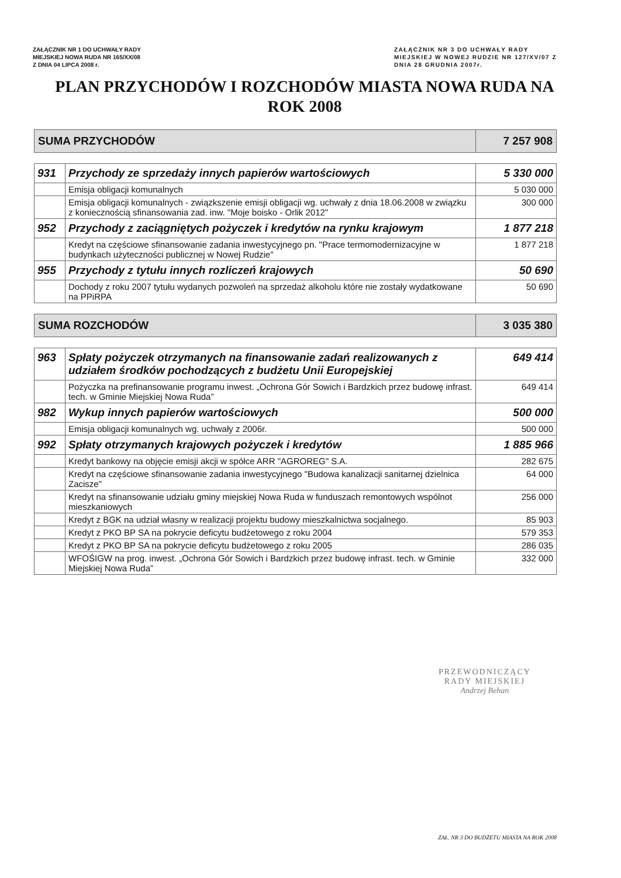ZAŁĄCZNIK NR 1 DO UCHWAŁY RADY
MIEJSKIEJ NOWA RUDA NR 165/XX/08
Z DNIA 04 LIPCA 2008 r.
ZAŁĄCZNIK NR 3 DO UCHWAŁY RADY
MIEJSKIEJ W NOWEJ RUDZIE NR 127/XV/07 Z
DNIA 28 GRUDNIA 2007r.
PLAN PRZYCHODÓW I ROZCHODÓW MIASTA NOWA RUDA NA ROK 2008
| SUMA PRZYCHODÓW | | 7 257 908 |
| 931 | Przychody ze sprzedaży innych papierów wartościowych | 5 330 000 |
| | Emisja obligacji komunalnych | 5 030 000 |
| | Emisja obligacji komunalnych - związkszenie emisji obligacji wg. uchwały z dnia 18.06.2008 w związku z koniecznością sfinansowania zad. inw. "Moje boisko - Orlik 2012" | 300 000 |
| 952 | Przychody z zaciągniętych pożyczek i kredytów na rynku krajowym | 1 877 218 |
| | Kredyt na częściowe sfinansowanie zadania inwestycyjnego pn. "Prace termomodernizacyjne w budynkach użyteczności publicznej w Nowej Rudzie" | 1 877 218 |
| 955 | Przychody z tytułu innych rozliczeń krajowych | 50 690 |
| | Dochody z roku 2007 tytułu wydanych pozwoleń na sprzedaż alkoholu które nie zostały wydatkowane na PPiRPA | 50 690 |
| SUMA ROZCHODÓW | | 3 035 380 |
| 963 | Spłaty pożyczek otrzymanych na finansowanie zadań realizowanych z udziałem środków pochodzących z budżetu Unii Europejskiej | 649 414 |
| | Pożyczka na prefinansowanie programu inwest. „Ochrona Gór Sowich i Bardzkich przez budowę infrast. tech. w Gminie Miejskiej Nowa Ruda” | 649 414 |
| 982 | Wykup innych papierów wartościowych | 500 000 |
| | Emisja obligacji komunalnych wg. uchwały z 2006r. | 500 000 |
| 992 | Spłaty otrzymanych krajowych pożyczek i kredytów | 1 885 966 |
| | Kredyt bankowy na objęcie emisji akcji w spółce ARR "AGROREG" S.A. | 282 675 |
| | Kredyt na częściowe sfinansowanie zadania inwestycyjnego "Budowa kanalizacji sanitarnej dzielnica Zacisze" | 64 000 |
| | Kredyt na sfinansowanie udziału gminy miejskiej Nowa Ruda w funduszach remontowych wspólnot mieszkaniowych | 256 000 |
| | Kredyt z BGK na udział własny w realizacji projektu budowy mieszkalnictwa socjalnego. | 85 903 |
| | Kredyt z PKO BP SA na pokrycie deficytu budżetowego z roku 2004 | 579 353 |
| | Kredyt z PKO BP SA na pokrycie deficytu budżetowego z roku 2005 | 286 035 |
| | WFOŚIGW na prog. inwest. „Ochrona Gór Sowich i Bardzkich przez budowę infrast. tech. w Gminie Miejskiej Nowa Ruda” | 332 000 |
PRZEWODNICZĄCY
RADY MIEJSKIEJ
Andrzej Behan
ZAŁ. NR 3 DO BUDŻETU MIASTA NA ROK 2008